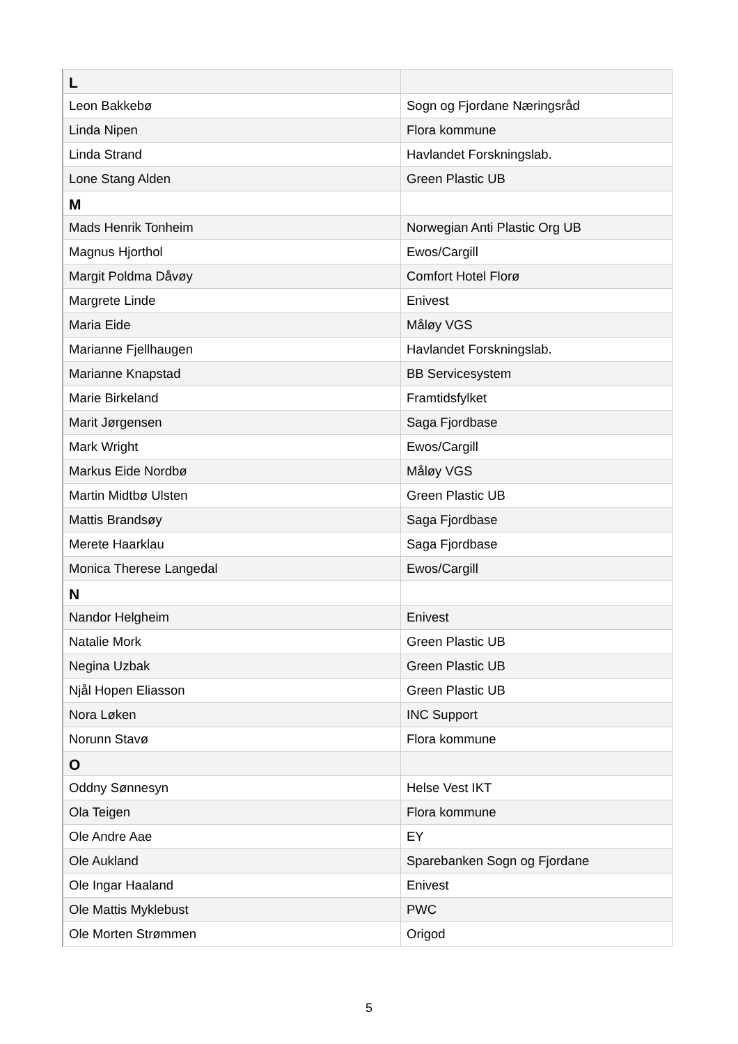| L | |
| Leon Bakkebø | Sogn og Fjordane Næringsråd |
| Linda Nipen | Flora kommune |
| Linda Strand | Havlandet Forskningslab. |
| Lone Stang Alden | Green Plastic UB |
| M | |
| Mads Henrik Tonheim | Norwegian Anti Plastic Org UB |
| Magnus Hjorthol | Ewos/Cargill |
| Margit Poldma Dåvøy | Comfort Hotel Florø |
| Margrete Linde | Enivest |
| Maria Eide | Måløy VGS |
| Marianne Fjellhaugen | Havlandet Forskningslab. |
| Marianne Knapstad | BB Servicesystem |
| Marie Birkeland | Framtidsfylket |
| Marit Jørgensen | Saga Fjordbase |
| Mark Wright | Ewos/Cargill |
| Markus Eide Nordbø | Måløy VGS |
| Martin Midtbø Ulsten | Green Plastic UB |
| Mattis Brandsøy | Saga Fjordbase |
| Merete Haarklau | Saga Fjordbase |
| Monica Therese Langedal | Ewos/Cargill |
| N | |
| Nandor Helgheim | Enivest |
| Natalie Mork | Green Plastic UB |
| Negina Uzbak | Green Plastic UB |
| Njål Hopen Eliasson | Green Plastic UB |
| Nora Løken | INC Support |
| Norunn Stavø | Flora kommune |
| O | |
| Oddny Sønnesyn | Helse Vest IKT |
| Ola Teigen | Flora kommune |
| Ole Andre Aae | EY |
| Ole Aukland | Sparebanken Sogn og Fjordane |
| Ole Ingar Haaland | Enivest |
| Ole Mattis Myklebust | PWC |
| Ole Morten Strømmen | Origod |
5